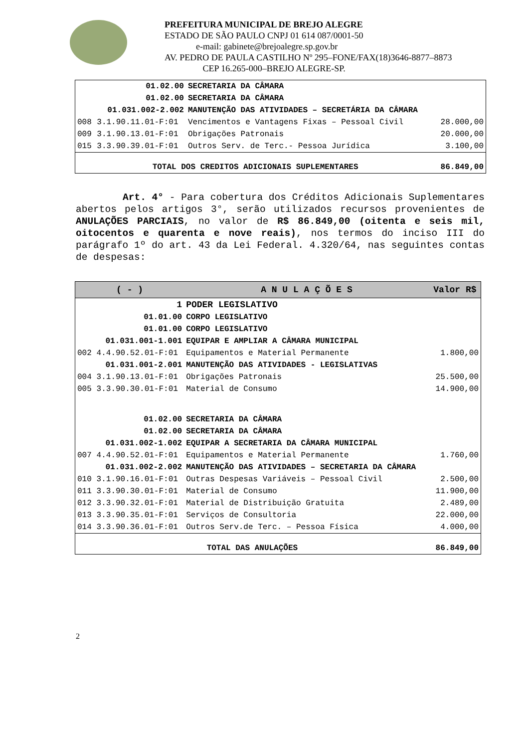PREFEITURA MUNICIPAL DE BREJO ALEGRE
ESTADO DE SÃO PAULO CNPJ 01 614 087/0001-50
e-mail: gabinete@brejoalegre.sp.gov.br
AV. PEDRO DE PAULA CASTILHO Nº 295–FONE/FAX(18)3646-8877–8873
CEP 16.265-000–BREJO ALEGRE-SP.
| | 01.02.00 | SECRETARIA DA CÂMARA | |
| | 01.02.00 | SECRETARIA DA CÂMARA | |
| | 01.031.002-2.002 | MANUTENÇÃO DAS ATIVIDADES – SECRETÁRIA DA CÂMARA | |
| 008 | 3.1.90.11.01-F:01 | Vencimentos e Vantagens Fixas – Pessoal Civil | 28.000,00 |
| 009 | 3.1.90.13.01-F:01 | Obrigações Patronais | 20.000,00 |
| 015 | 3.3.90.39.01-F:01 | Outros Serv. de Terc.- Pessoa Jurídica | 3.100,00 |
| TOTAL DOS CREDITOS ADICIONAIS SUPLEMENTARES | | | 86.849,00 |
Art. 4° - Para cobertura dos Créditos Adicionais Suplementares abertos pelos artigos 3°, serão utilizados recursos provenientes de ANULAÇÕES PARCIAIS, no valor de R$ 86.849,00 (oitenta e seis mil, oitocentos e quarenta e nove reais), nos termos do inciso III do parágrafo 1º do art. 43 da Lei Federal. 4.320/64, nas seguintes contas de despesas:
| ( - ) | | A N U L A Ç Õ E S | Valor R$ |
| --- | --- | --- | --- |
| | 1 | PODER LEGISLATIVO | |
| | 01.01.00 | CORPO LEGISLATIVO | |
| | 01.01.00 | CORPO LEGISLATIVO | |
| | 01.031.001-1.001 | EQUIPAR E AMPLIAR A CÂMARA MUNICIPAL | |
| 002 | 4.4.90.52.01-F:01 | Equipamentos e Material Permanente | 1.800,00 |
| | 01.031.001-2.001 | MANUTENÇÃO DAS ATIVIDADES - LEGISLATIVAS | |
| 004 | 3.1.90.13.01-F:01 | Obrigações Patronais | 25.500,00 |
| 005 | 3.3.90.30.01-F:01 | Material de Consumo | 14.900,00 |
| | 01.02.00 | SECRETARIA DA CÂMARA | |
| | 01.02.00 | SECRETARIA DA CÂMARA | |
| | 01.031.002-1.002 | EQUIPAR A SECRETARIA DA CÂMARA MUNICIPAL | |
| 007 | 4.4.90.52.01-F:01 | Equipamentos e Material Permanente | 1.760,00 |
| | 01.031.002-2.002 | MANUTENÇÃO DAS ATIVIDADES – SECRETARIA DA CÂMARA | |
| 010 | 3.1.90.16.01-F:01 | Outras Despesas Variáveis – Pessoal Civil | 2.500,00 |
| 011 | 3.3.90.30.01-F:01 | Material de Consumo | 11.900,00 |
| 012 | 3.3.90.32.01-F:01 | Material de Distribuição Gratuita | 2.489,00 |
| 013 | 3.3.90.35.01-F:01 | Serviços de Consultoria | 22.000,00 |
| 014 | 3.3.90.36.01-F:01 | Outros Serv.de Terc. – Pessoa Física | 4.000,00 |
| TOTAL DAS ANULAÇÕES | | | 86.849,00 |
2